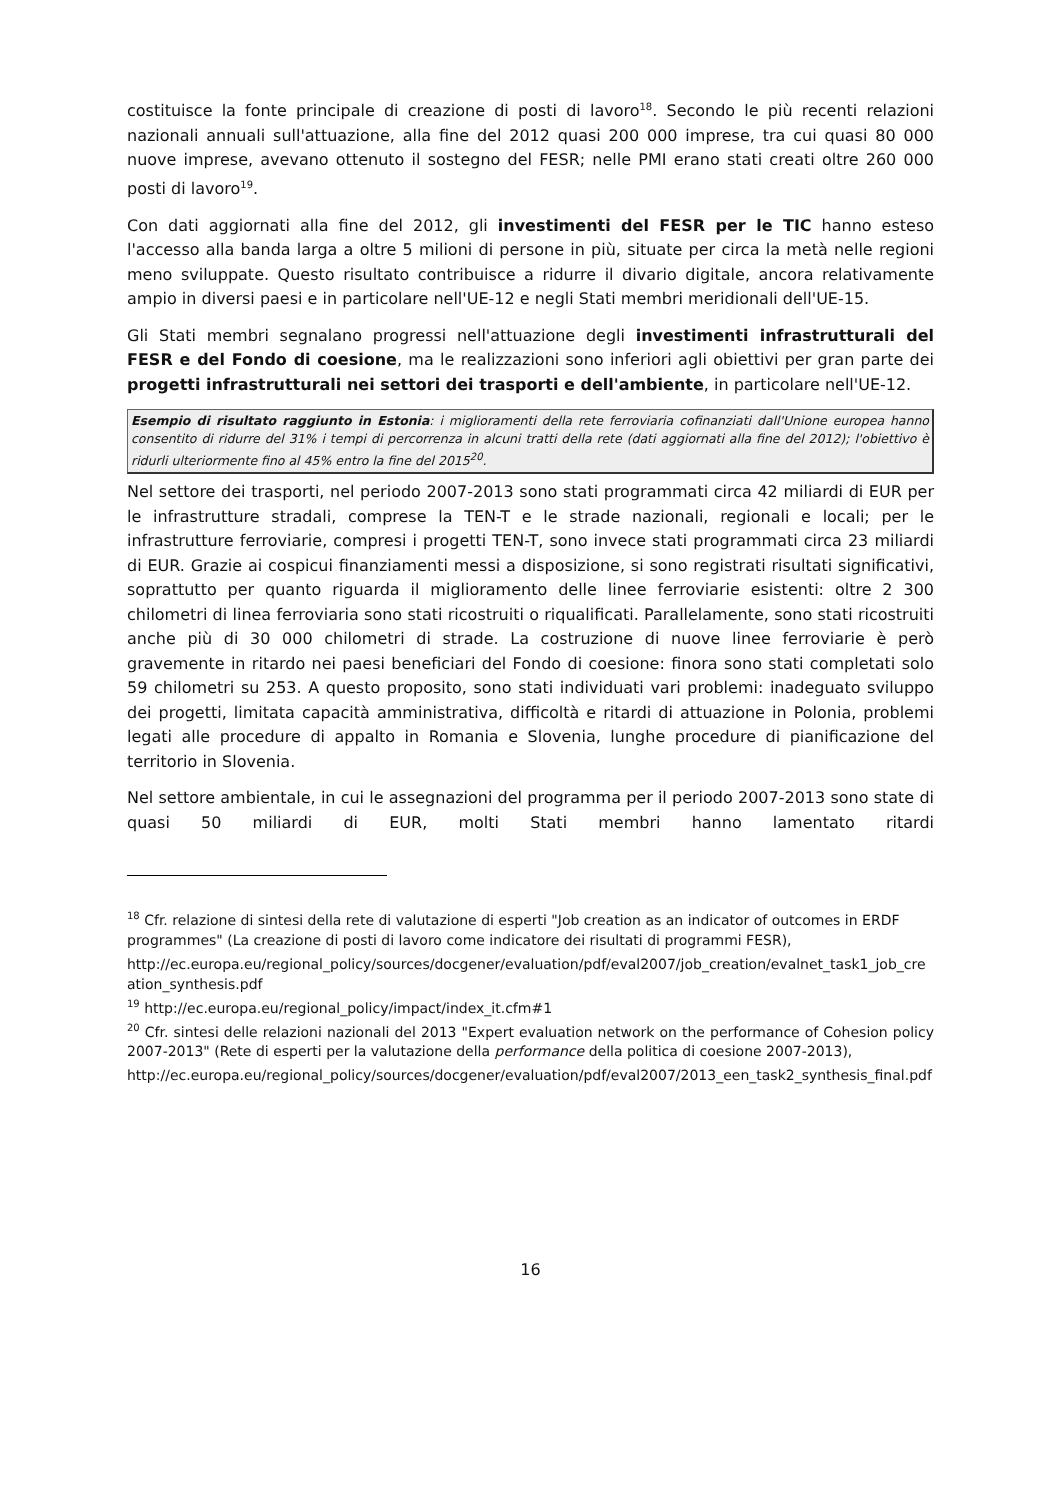costituisce la fonte principale di creazione di posti di lavoro<sup>18</sup>. Secondo le più recenti relazioni nazionali annuali sull'attuazione, alla fine del 2012 quasi 200 000 imprese, tra cui quasi 80 000 nuove imprese, avevano ottenuto il sostegno del FESR; nelle PMI erano stati creati oltre 260 000 posti di lavoro<sup>19</sup>.
Con dati aggiornati alla fine del 2012, gli investimenti del FESR per le TIC hanno esteso l'accesso alla banda larga a oltre 5 milioni di persone in più, situate per circa la metà nelle regioni meno sviluppate. Questo risultato contribuisce a ridurre il divario digitale, ancora relativamente ampio in diversi paesi e in particolare nell'UE-12 e negli Stati membri meridionali dell'UE-15.
Gli Stati membri segnalano progressi nell'attuazione degli investimenti infrastrutturali del FESR e del Fondo di coesione, ma le realizzazioni sono inferiori agli obiettivi per gran parte dei progetti infrastrutturali nei settori dei trasporti e dell'ambiente, in particolare nell'UE-12.
Esempio di risultato raggiunto in Estonia: i miglioramenti della rete ferroviaria cofinanziati dall'Unione europea hanno consentito di ridurre del 31% i tempi di percorrenza in alcuni tratti della rete (dati aggiornati alla fine del 2012); l'obiettivo è ridurli ulteriormente fino al 45% entro la fine del 2015<sup>20</sup>.
Nel settore dei trasporti, nel periodo 2007-2013 sono stati programmati circa 42 miliardi di EUR per le infrastrutture stradali, comprese la TEN-T e le strade nazionali, regionali e locali; per le infrastrutture ferroviarie, compresi i progetti TEN-T, sono invece stati programmati circa 23 miliardi di EUR. Grazie ai cospicui finanziamenti messi a disposizione, si sono registrati risultati significativi, soprattutto per quanto riguarda il miglioramento delle linee ferroviarie esistenti: oltre 2 300 chilometri di linea ferroviaria sono stati ricostruiti o riqualificati. Parallelamente, sono stati ricostruiti anche più di 30 000 chilometri di strade. La costruzione di nuove linee ferroviarie è però gravemente in ritardo nei paesi beneficiari del Fondo di coesione: finora sono stati completati solo 59 chilometri su 253. A questo proposito, sono stati individuati vari problemi: inadeguato sviluppo dei progetti, limitata capacità amministrativa, difficoltà e ritardi di attuazione in Polonia, problemi legati alle procedure di appalto in Romania e Slovenia, lunghe procedure di pianificazione del territorio in Slovenia.
Nel settore ambientale, in cui le assegnazioni del programma per il periodo 2007-2013 sono state di quasi 50 miliardi di EUR, molti Stati membri hanno lamentato ritardi
<sup>18</sup> Cfr. relazione di sintesi della rete di valutazione di esperti "Job creation as an indicator of outcomes in ERDF programmes" (La creazione di posti di lavoro come indicatore dei risultati di programmi FESR),
http://ec.europa.eu/regional_policy/sources/docgener/evaluation/pdf/eval2007/job_creation/evalnet_task1_job_creation_synthesis.pdf
<sup>19</sup> http://ec.europa.eu/regional_policy/impact/index_it.cfm#1
<sup>20</sup> Cfr. sintesi delle relazioni nazionali del 2013 "Expert evaluation network on the performance of Cohesion policy 2007-2013" (Rete di esperti per la valutazione della performance della politica di coesione 2007-2013),
http://ec.europa.eu/regional_policy/sources/docgener/evaluation/pdf/eval2007/2013_een_task2_synthesis_final.pdf
16